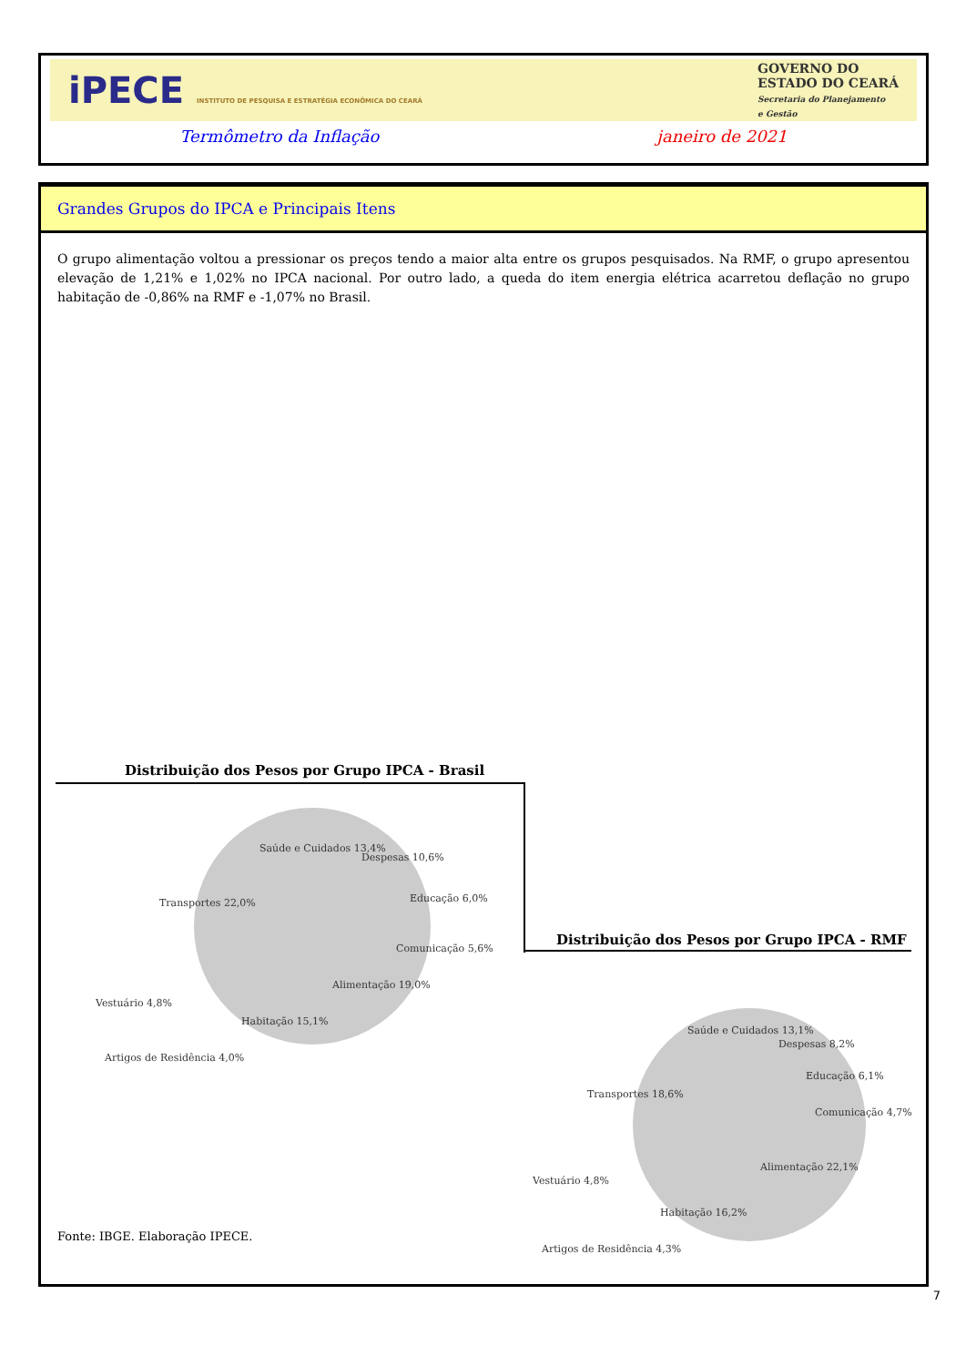iPECE INSTITUTO DE PESQUISA E ESTRATÉGIA ECONÔMICA DO CEARÁ
GOVERNO DO
ESTADO DO CEARÁ
Secretaria do Planejamento
e Gestão
Termômetro da Inflação janeiro de 2021
Grandes Grupos do IPCA e Principais Itens
O grupo alimentação voltou a pressionar os preços tendo a maior alta entre os grupos pesquisados. Na RMF, o grupo apresentou elevação de 1,21% e 1,02% no IPCA nacional. Por outro lado, a queda do item energia elétrica acarretou deflação no grupo habitação de -0,86% na RMF e -1,07% no Brasil.
Distribuição dos Pesos por Grupo IPCA - Brasil
Distribuição dos Pesos por Grupo IPCA - RMF
Saúde e Cuidados 13,4%
Despesas 10,6%
Educação 6,0%
Comunicação 5,6%
Transportes 22,0%
Alimentação 19,0%
Habitação 15,1%
Vestuário 4,8%
Artigos de Residência 4,0%
Saúde e Cuidados 13,1%
Despesas 8,2%
Educação 6,1%
Comunicação 4,7%
Transportes 18,6%
Alimentação 22,1%
Habitação 16,2%
Vestuário 4,8%
Artigos de Residência 4,3%
Fonte: IBGE. Elaboração IPECE.
7